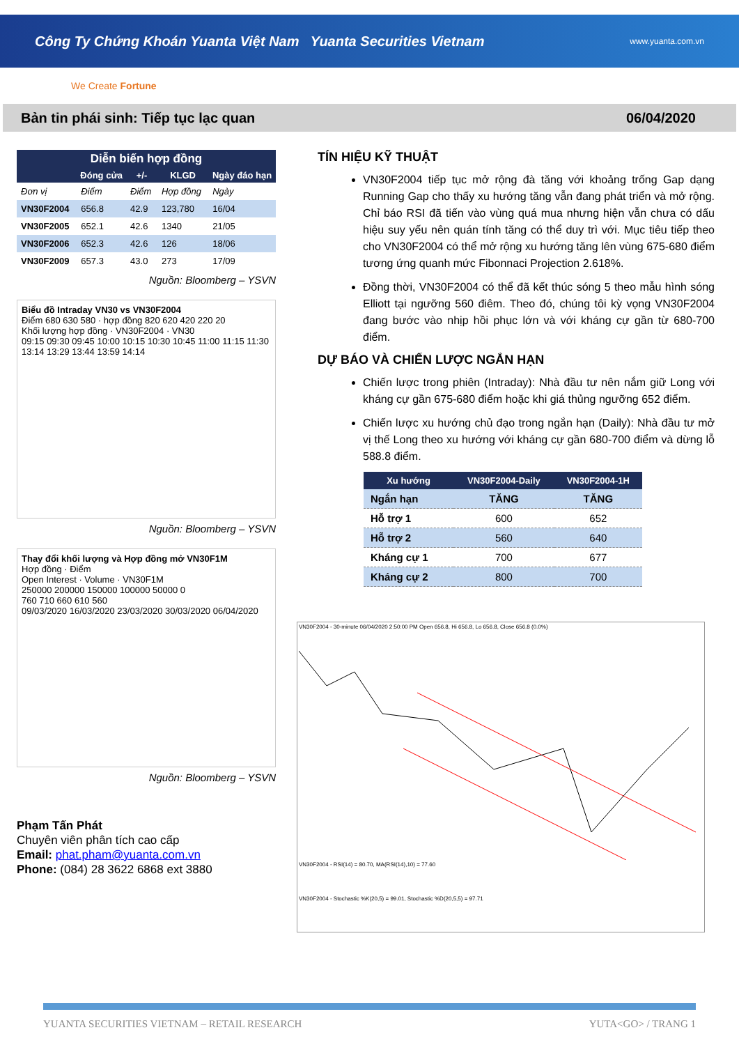Công Ty Chứng Khoán Yuanta Việt Nam Yuanta Securities Vietnam
www.yuanta.com.vn
We Create Fortune
Bản tin phái sinh: Tiếp tục lạc quan 06/04/2020
| Diễn biến hợp đồng | | | | |
| --- | --- | --- | --- | --- |
| | Đóng cửa | +/- | KLGD | Ngày đáo hạn |
| Đơn vị | Điểm | Điểm | Hợp đồng | Ngày |
| VN30F2004 | 656.8 | 42.9 | 123,780 | 16/04 |
| VN30F2005 | 652.1 | 42.6 | 1340 | 21/05 |
| VN30F2006 | 652.3 | 42.6 | 126 | 18/06 |
| VN30F2009 | 657.3 | 43.0 | 273 | 17/09 |
Nguồn: Bloomberg – YSVN
Biểu đồ Intraday VN30 vs VN30F2004
Điểm 680 630 580 · hợp đồng 820 620 420 220 20
Khối lượng hợp đồng · VN30F2004 · VN30
09:15 09:30 09:45 10:00 10:15 10:30 10:45 11:00 11:15 11:30 13:14 13:29 13:44 13:59 14:14
Nguồn: Bloomberg – YSVN
Thay đổi khối lượng và Hợp đồng mở VN30F1M
Hợp đồng · Điểm
Open Interest · Volume · VN30F1M
250000 200000 150000 100000 50000 0
760 710 660 610 560
09/03/2020 16/03/2020 23/03/2020 30/03/2020 06/04/2020
Nguồn: Bloomberg – YSVN
Phạm Tấn Phát
Chuyên viên phân tích cao cấp
Email: phat.pham@yuanta.com.vn
Phone: (084) 28 3622 6868 ext 3880
TÍN HIỆU KỸ THUẬT
VN30F2004 tiếp tục mở rộng đà tăng với khoảng trống Gap dạng Running Gap cho thấy xu hướng tăng vẫn đang phát triển và mở rộng. Chỉ báo RSI đã tiến vào vùng quá mua nhưng hiện vẫn chưa có dấu hiệu suy yếu nên quán tính tăng có thể duy trì với. Mục tiêu tiếp theo cho VN30F2004 có thể mở rộng xu hướng tăng lên vùng 675-680 điểm tương ứng quanh mức Fibonnaci Projection 2.618%.
Đồng thời, VN30F2004 có thể đã kết thúc sóng 5 theo mẫu hình sóng Elliott tại ngưỡng 560 điêm. Theo đó, chúng tôi kỳ vọng VN30F2004 đang bước vào nhịp hồi phục lớn và với kháng cự gần từ 680-700 điểm.
DỰ BÁO VÀ CHIẾN LƯỢC NGẮN HẠN
Chiến lược trong phiên (Intraday): Nhà đầu tư nên nắm giữ Long với kháng cự gần 675-680 điểm hoặc khi giá thủng ngưỡng 652 điểm.
Chiến lược xu hướng chủ đạo trong ngắn hạn (Daily): Nhà đầu tư mở vị thế Long theo xu hướng với kháng cự gần 680-700 điểm và dừng lỗ 588.8 điểm.
| Xu hướng | VN30F2004-Daily | VN30F2004-1H |
| --- | --- | --- |
| Ngắn hạn | TĂNG | TĂNG |
| Hỗ trợ 1 | 600 | 652 |
| Hỗ trợ 2 | 560 | 640 |
| Kháng cự 1 | 700 | 677 |
| Kháng cự 2 | 800 | 700 |
VN30F2004 - 30-minute 06/04/2020 2:50:00 PM Open 656.8, Hi 656.8, Lo 656.8, Close 656.8 (0.0%)
VN30F2004 - RSI(14) = 80.70, MA(RSI(14),10) = 77.60
VN30F2004 - Stochastic %K(20,5) = 99.01, Stochastic %D(20,5,5) = 97.71
YUANTA SECURITIES VIETNAM – RETAIL RESEARCH YUTA<GO> / TRANG 1